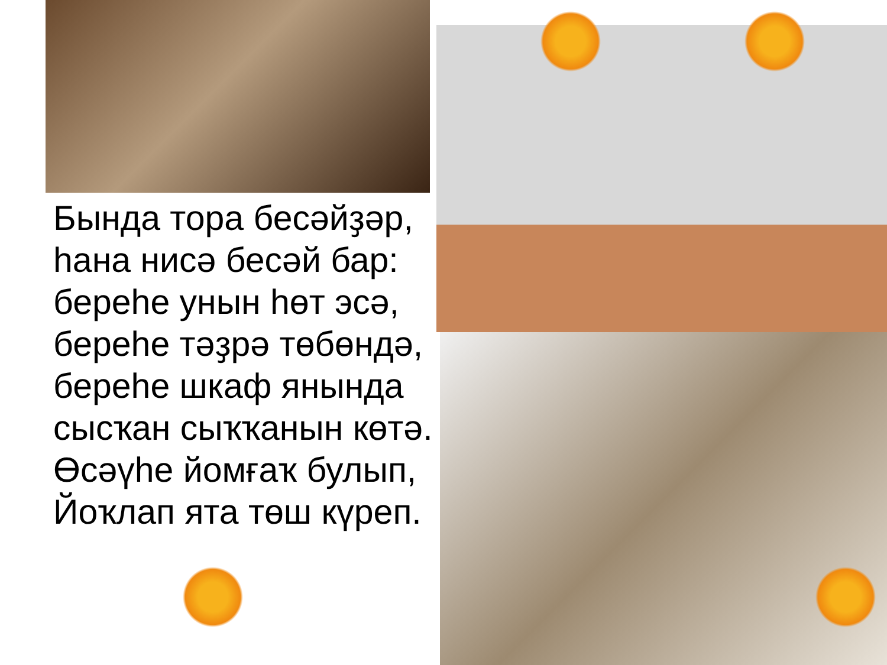Бында тора бесәйҙәр,
һана нисә бесәй бар:
береһе унын һөт эсә,
береһе тәҙрә төбөндә,
береһе шкаф янында
сысҡан сыҡҡанын көтә.
Өсәүһе йомғаҡ булып,
Йоҡлап ята төш күреп.